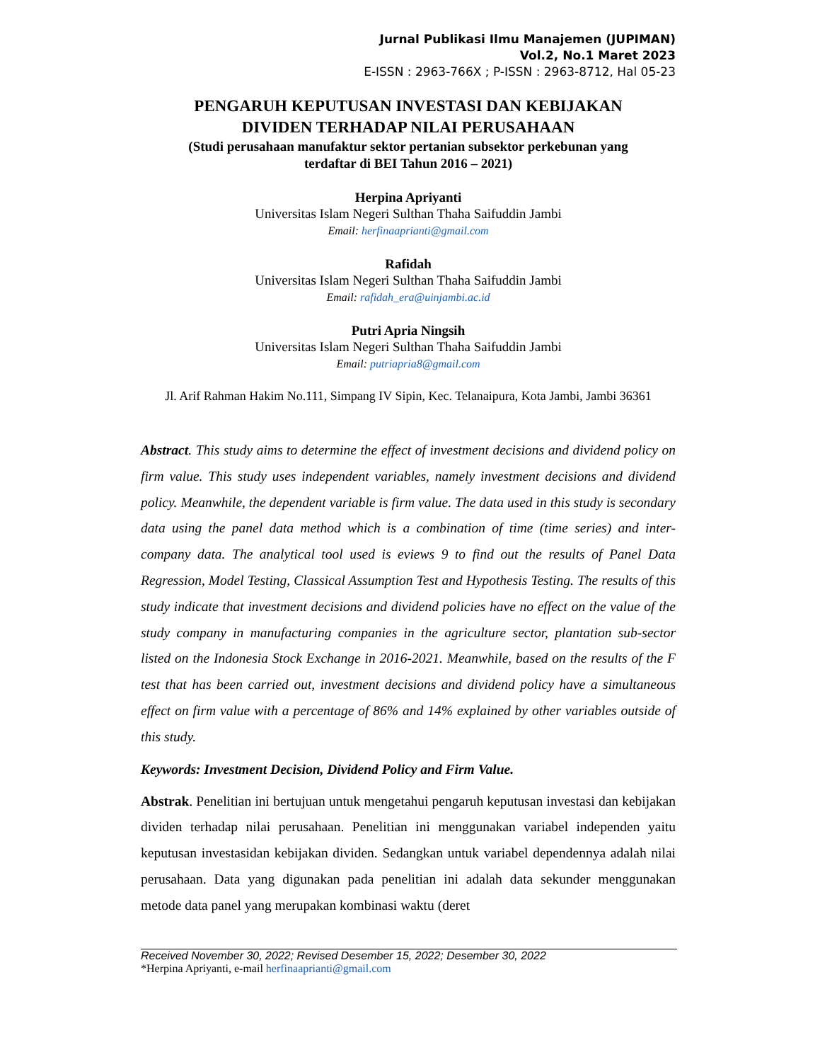Jurnal Publikasi Ilmu Manajemen (JUPIMAN)
Vol.2, No.1 Maret 2023
E-ISSN : 2963-766X ; P-ISSN : 2963-8712, Hal 05-23
PENGARUH KEPUTUSAN INVESTASI DAN KEBIJAKAN
DIVIDEN TERHADAP NILAI PERUSAHAAN
(Studi perusahaan manufaktur sektor pertanian subsektor perkebunan yang
terdaftar di BEI Tahun 2016 – 2021)
Herpina Apriyanti
Universitas Islam Negeri Sulthan Thaha Saifuddin Jambi
Email: herfinaaprianti@gmail.com
Rafidah
Universitas Islam Negeri Sulthan Thaha Saifuddin Jambi
Email: rafidah_era@uinjambi.ac.id
Putri Apria Ningsih
Universitas Islam Negeri Sulthan Thaha Saifuddin Jambi
Email: putriapria8@gmail.com
Jl. Arif Rahman Hakim No.111, Simpang IV Sipin, Kec. Telanaipura, Kota Jambi, Jambi 36361
Abstract. This study aims to determine the effect of investment decisions and dividend policy on firm value. This study uses independent variables, namely investment decisions and dividend policy. Meanwhile, the dependent variable is firm value. The data used in this study is secondary data using the panel data method which is a combination of time (time series) and inter-company data. The analytical tool used is eviews 9 to find out the results of Panel Data Regression, Model Testing, Classical Assumption Test and Hypothesis Testing. The results of this study indicate that investment decisions and dividend policies have no effect on the value of the study company in manufacturing companies in the agriculture sector, plantation sub-sector listed on the Indonesia Stock Exchange in 2016-2021. Meanwhile, based on the results of the F test that has been carried out, investment decisions and dividend policy have a simultaneous effect on firm value with a percentage of 86% and 14% explained by other variables outside of this study.
Keywords: Investment Decision, Dividend Policy and Firm Value.
Abstrak. Penelitian ini bertujuan untuk mengetahui pengaruh keputusan investasi dan kebijakan dividen terhadap nilai perusahaan. Penelitian ini menggunakan variabel independen yaitu keputusan investasidan kebijakan dividen. Sedangkan untuk variabel dependennya adalah nilai perusahaan. Data yang digunakan pada penelitian ini adalah data sekunder menggunakan metode data panel yang merupakan kombinasi waktu (deret
Received November 30, 2022; Revised Desember 15, 2022; Desember 30, 2022
*Herpina Apriyanti, e-mail herfinaaprianti@gmail.com